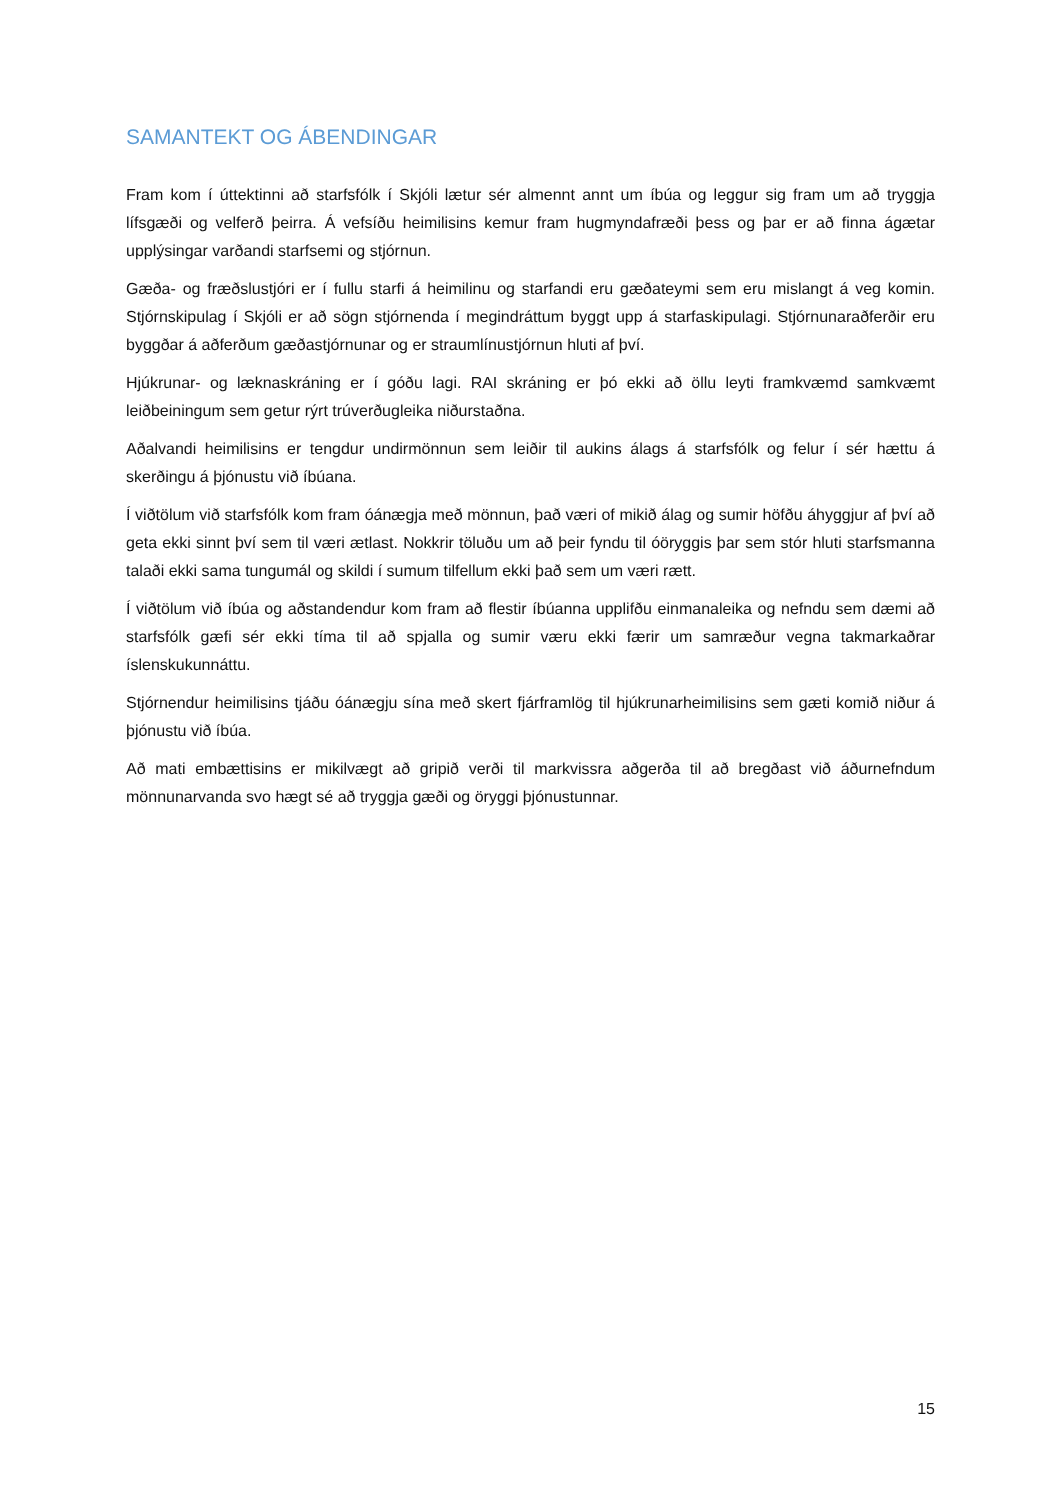SAMANTEKT OG ÁBENDINGAR
Fram kom í úttektinni að starfsfólk í Skjóli lætur sér almennt annt um íbúa og leggur sig fram um að tryggja lífsgæði og velferð þeirra. Á vefsíðu heimilisins kemur fram hugmyndafræði þess og þar er að finna ágætar upplýsingar varðandi starfsemi og stjórnun.
Gæða- og fræðslustjóri er í fullu starfi á heimilinu og starfandi eru gæðateymi sem eru mislangt á veg komin. Stjórnskipulag í Skjóli er að sögn stjórnenda í megindráttum byggt upp á starfaskipulagi. Stjórnunaraðferðir eru byggðar á aðferðum gæðastjórnunar og er straumlínustjórnun hluti af því.
Hjúkrunar- og læknaskráning er í góðu lagi. RAI skráning er þó ekki að öllu leyti framkvæmd samkvæmt leiðbeiningum sem getur rýrt trúverðugleika niðurstaðna.
Aðalvandi heimilisins er tengdur undirmönnun sem leiðir til aukins álags á starfsfólk og felur í sér hættu á skerðingu á þjónustu við íbúana.
Í viðtölum við starfsfólk kom fram óánægja með mönnun, það væri of mikið álag og sumir höfðu áhyggjur af því að geta ekki sinnt því sem til væri ætlast. Nokkrir töluðu um að þeir fyndu til óöryggis þar sem stór hluti starfsmanna talaði ekki sama tungumál og skildi í sumum tilfellum ekki það sem um væri rætt.
Í viðtölum við íbúa og aðstandendur kom fram að flestir íbúanna upplifðu einmanaleika og nefndu sem dæmi að starfsfólk gæfi sér ekki tíma til að spjalla og sumir væru ekki færir um samræður vegna takmarkaðrar íslenskukunnáttu.
Stjórnendur heimilisins tjáðu óánægju sína með skert fjárframlög til hjúkrunarheimilisins sem gæti komið niður á þjónustu við íbúa.
Að mati embættisins er mikilvægt að gripið verði til markvissra aðgerða til að bregðast við áðurnefndum mönnunarvanda svo hægt sé að tryggja gæði og öryggi þjónustunnar.
15